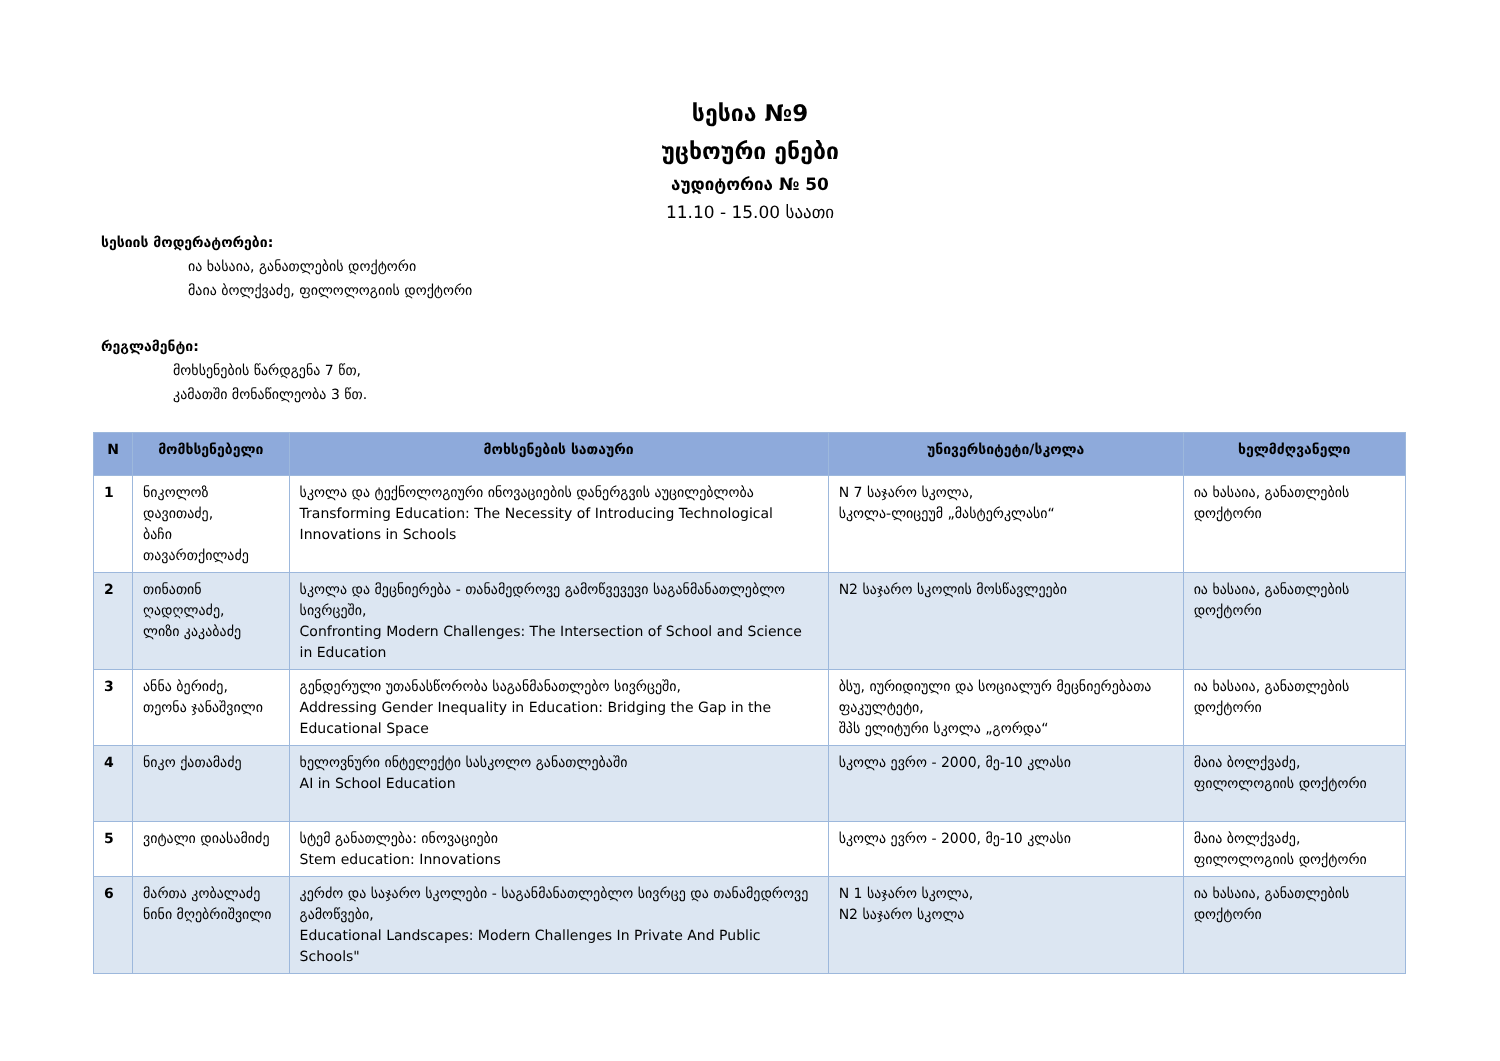სესია №9
უცხოური ენები
აუდიტორია № 50
11.10 - 15.00 საათი
სესიის მოდერატორები:
ია ხასაია, განათლების დოქტორი
მაია ბოლქვაძე, ფილოლოგიის დოქტორი
რეგლამენტი:
მოხსენების წარდგენა 7 წთ,
კამათში მონაწილეობა 3 წთ.
| N | მომხსენებელი | მოხსენების სათაური | უნივერსიტეტი/სკოლა | ხელმძღვანელი |
| --- | --- | --- | --- | --- |
| 1 | ნიკოლოზ დავითაძე, ბაჩი თავართქილაძე | სკოლა და ტექნოლოგიური ინოვაციების დანერგვის აუცილებლობა Transforming Education: The Necessity of Introducing Technological Innovations in Schools | N 7 საჯარო სკოლა, სკოლა-ლიცეუმ „მასტერკლასი“ | ია ხასაია, განათლების დოქტორი |
| 2 | თინათინ ღადღლაძე, ლიზი კაკაბაძე | სკოლა და მეცნიერება - თანამედროვე გამოწვევევი საგანმანათლებლო სივრცეში, Confronting Modern Challenges: The Intersection of School and Science in Education | N2 საჯარო სკოლის მოსწავლეები | ია ხასაია, განათლების დოქტორი |
| 3 | ანნა ბერიძე, თეონა ჯანაშვილი | გენდერული უთანასწორობა საგანმანათლებო სივრცეში, Addressing Gender Inequality in Education: Bridging the Gap in the Educational Space | ბსუ, იურიდიული და სოციალურ მეცნიერებათა ფაკულტეტი, შპს ელიტური სკოლა „გორდა“ | ია ხასაია, განათლების დოქტორი |
| 4 | ნიკო ქათამაძე | ხელოვნური ინტელექტი სასკოლო განათლებაში AI in School Education | სკოლა ევრო - 2000, მე-10 კლასი | მაია ბოლქვაძე, ფილოლოგიის დოქტორი |
| 5 | ვიტალი დიასამიძე | სტემ განათლება: ინოვაციები Stem education: Innovations | სკოლა ევრო - 2000, მე-10 კლასი | მაია ბოლქვაძე, ფილოლოგიის დოქტორი |
| 6 | მართა კობალაძე ნინი მღებრიშვილი | კერძო და საჯარო სკოლები - საგანმანათლებლო სივრცე და თანამედროვე გამოწვები, Educational Landscapes: Modern Challenges In Private And Public Schools" | N 1 საჯარო სკოლა, N2 საჯარო სკოლა | ია ხასაია, განათლების დოქტორი |